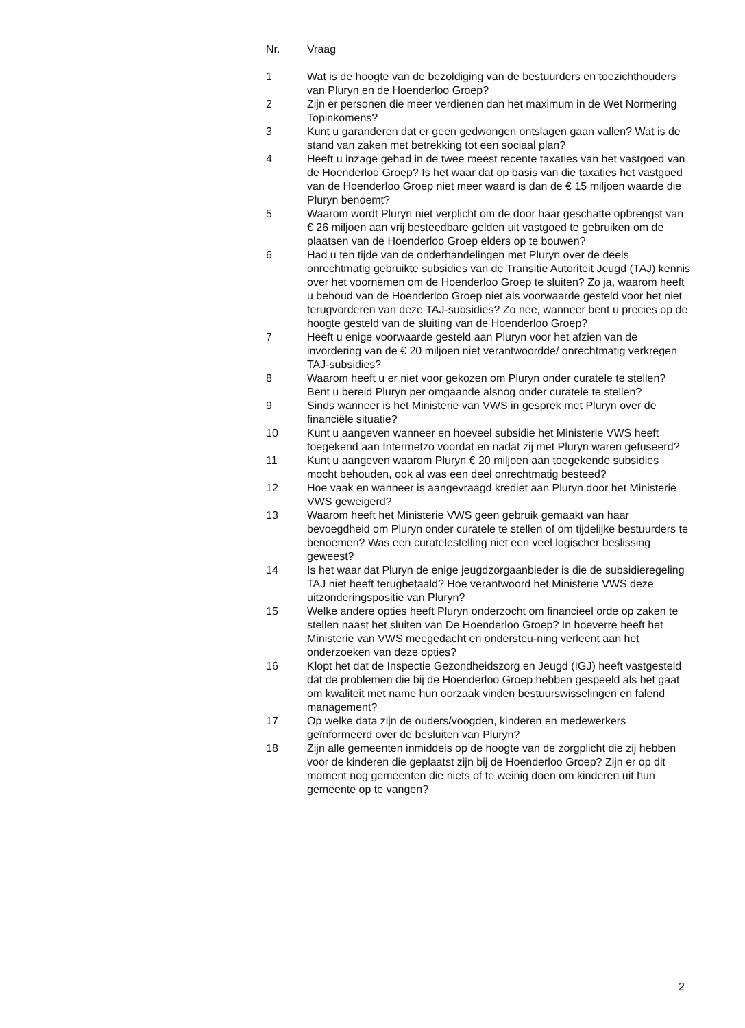| Nr. | Vraag |
| --- | --- |
| 1 | Wat is de hoogte van de bezoldiging van de bestuurders en toezichthouders van Pluryn en de Hoenderloo Groep? |
| 2 | Zijn er personen die meer verdienen dan het maximum in de Wet Normering Topinkomens? |
| 3 | Kunt u garanderen dat er geen gedwongen ontslagen gaan vallen? Wat is de stand van zaken met betrekking tot een sociaal plan? |
| 4 | Heeft u inzage gehad in de twee meest recente taxaties van het vastgoed van de Hoenderloo Groep? Is het waar dat op basis van die taxaties het vastgoed van de Hoenderloo Groep niet meer waard is dan de € 15 miljoen waarde die Pluryn benoemt? |
| 5 | Waarom wordt Pluryn niet verplicht om de door haar geschatte opbrengst van € 26 miljoen aan vrij besteedbare gelden uit vastgoed te gebruiken om de plaatsen van de Hoenderloo Groep elders op te bouwen? |
| 6 | Had u ten tijde van de onderhandelingen met Pluryn over de deels onrechtmatig gebruikte subsidies van de Transitie Autoriteit Jeugd (TAJ) kennis over het voornemen om de Hoenderloo Groep te sluiten? Zo ja, waarom heeft u behoud van de Hoenderloo Groep niet als voorwaarde gesteld voor het niet terugvorderen van deze TAJ-subsidies? Zo nee, wanneer bent u precies op de hoogte gesteld van de sluiting van de Hoenderloo Groep? |
| 7 | Heeft u enige voorwaarde gesteld aan Pluryn voor het afzien van de invordering van de € 20 miljoen niet verantwoordde/ onrechtmatig verkregen TAJ-subsidies? |
| 8 | Waarom heeft u er niet voor gekozen om Pluryn onder curatele te stellen? Bent u bereid Pluryn per omgaande alsnog onder curatele te stellen? |
| 9 | Sinds wanneer is het Ministerie van VWS in gesprek met Pluryn over de financiële situatie? |
| 10 | Kunt u aangeven wanneer en hoeveel subsidie het Ministerie VWS heeft toegekend aan Intermetzo voordat en nadat zij met Pluryn waren gefuseerd? |
| 11 | Kunt u aangeven waarom Pluryn € 20 miljoen aan toegekende subsidies mocht behouden, ook al was een deel onrechtmatig besteed? |
| 12 | Hoe vaak en wanneer is aangevraagd krediet aan Pluryn door het Ministerie VWS geweigerd? |
| 13 | Waarom heeft het Ministerie VWS geen gebruik gemaakt van haar bevoegdheid om Pluryn onder curatele te stellen of om tijdelijke bestuurders te benoemen? Was een curatelestelling niet een veel logischer beslissing geweest? |
| 14 | Is het waar dat Pluryn de enige jeugdzorgaanbieder is die de subsidieregeling TAJ niet heeft terugbetaald? Hoe verantwoord het Ministerie VWS deze uitzonderingspositie van Pluryn? |
| 15 | Welke andere opties heeft Pluryn onderzocht om financieel orde op zaken te stellen naast het sluiten van De Hoenderloo Groep? In hoeverre heeft het Ministerie van VWS meegedacht en ondersteu-ning verleent aan het onderzoeken van deze opties? |
| 16 | Klopt het dat de Inspectie Gezondheidszorg en Jeugd (IGJ) heeft vastgesteld dat de problemen die bij de Hoenderloo Groep hebben gespeeld als het gaat om kwaliteit met name hun oorzaak vinden bestuurswisselingen en falend management? |
| 17 | Op welke data zijn de ouders/voogden, kinderen en medewerkers geïnformeerd over de besluiten van Pluryn? |
| 18 | Zijn alle gemeenten inmiddels op de hoogte van de zorgplicht die zij hebben voor de kinderen die geplaatst zijn bij de Hoenderloo Groep? Zijn er op dit moment nog gemeenten die niets of te weinig doen om kinderen uit hun gemeente op te vangen? |
2